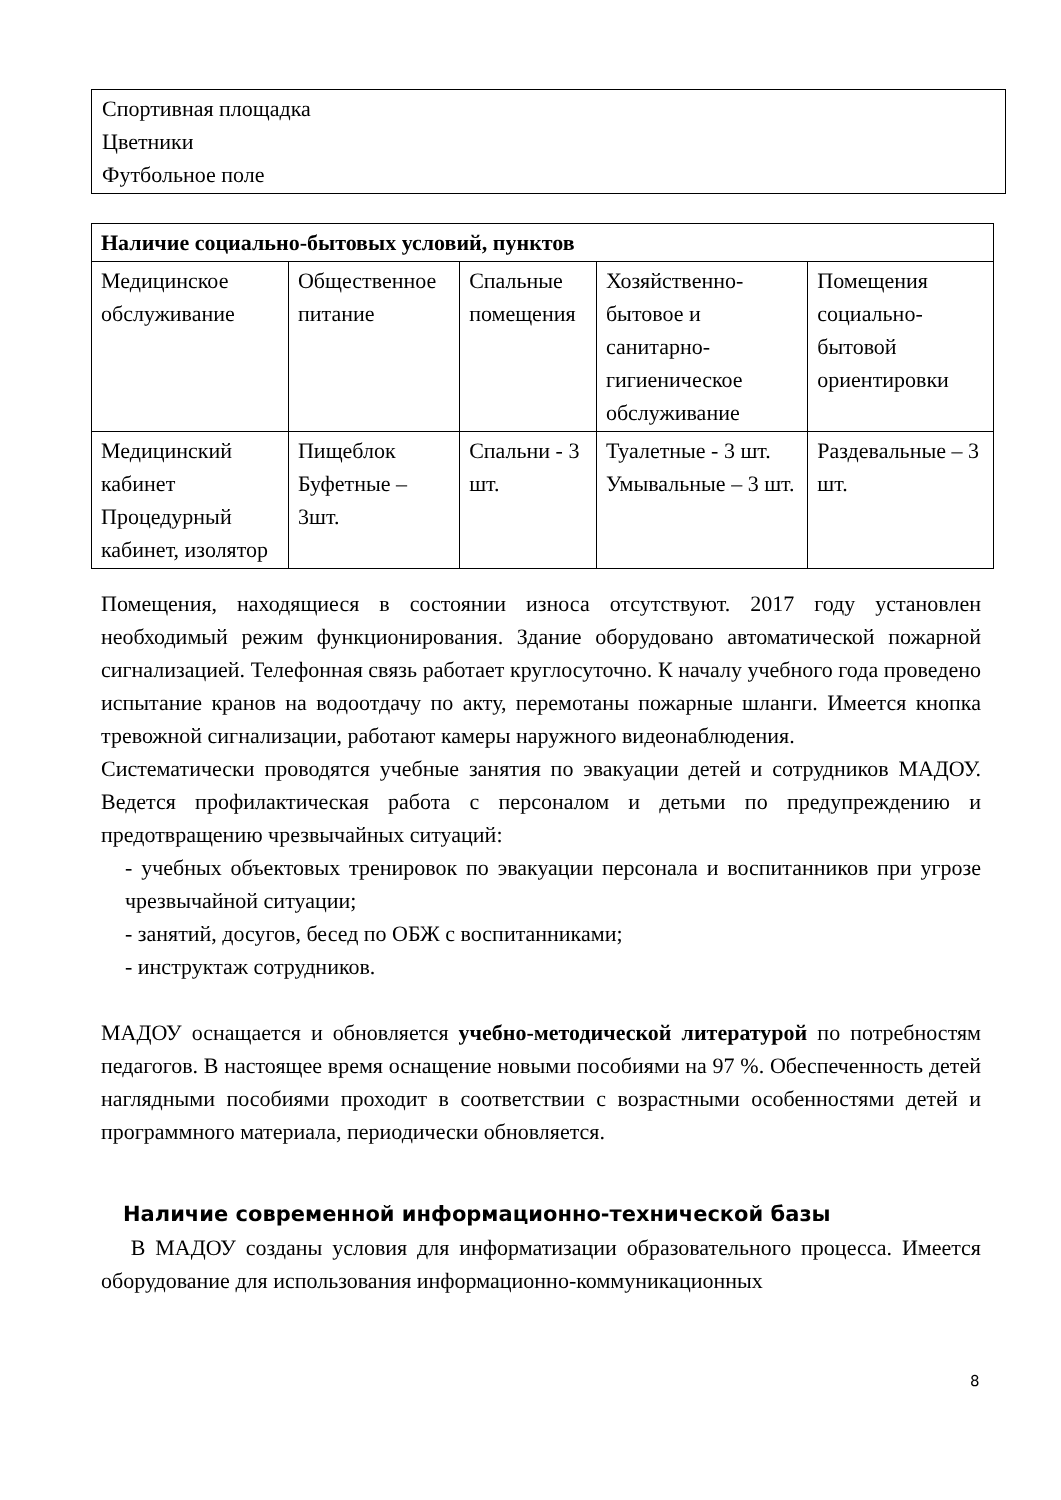Спортивная площадка
Цветники
Футбольное поле
| Наличие социально-бытовых условий, пунктов | | | | |
| --- | --- | --- | --- | --- |
| Медицинское обслуживание | Общественное питание | Спальные помещения | Хозяйственно-бытовое и санитарно-гигиеническое обслуживание | Помещения социально-бытовой ориентировки |
| Медицинский кабинет Процедурный кабинет, изолятор | Пищеблок Буфетные – 3шт. | Спальни - 3 шт. | Туалетные - 3 шт. Умывальные – 3 шт. | Раздевальные – 3 шт. |
Помещения, находящиеся в состоянии износа отсутствуют. 2017 году установлен необходимый режим функционирования. Здание оборудовано автоматической пожарной сигнализацией. Телефонная связь работает круглосуточно. К началу учебного года проведено испытание кранов на водоотдачу по акту, перемотаны пожарные шланги. Имеется кнопка тревожной сигнализации, работают камеры наружного видеонаблюдения.
Систематически проводятся учебные занятия по эвакуации детей и сотрудников МАДОУ. Ведется профилактическая работа с персоналом и детьми по предупреждению и предотвращению чрезвычайных ситуаций:
- учебных объектовых тренировок по эвакуации персонала и воспитанников при угрозе чрезвычайной ситуации;
- занятий, досугов, бесед по ОБЖ с воспитанниками;
- инструктаж сотрудников.
МАДОУ оснащается и обновляется учебно-методической литературой по потребностям педагогов. В настоящее время оснащение новыми пособиями на 97 %. Обеспеченность детей наглядными пособиями проходит в соответствии с возрастными особенностями детей и программного материала, периодически обновляется.
Наличие современной информационно-технической базы
В МАДОУ созданы условия для информатизации образовательного процесса. Имеется оборудование для использования информационно-коммуникационных
8